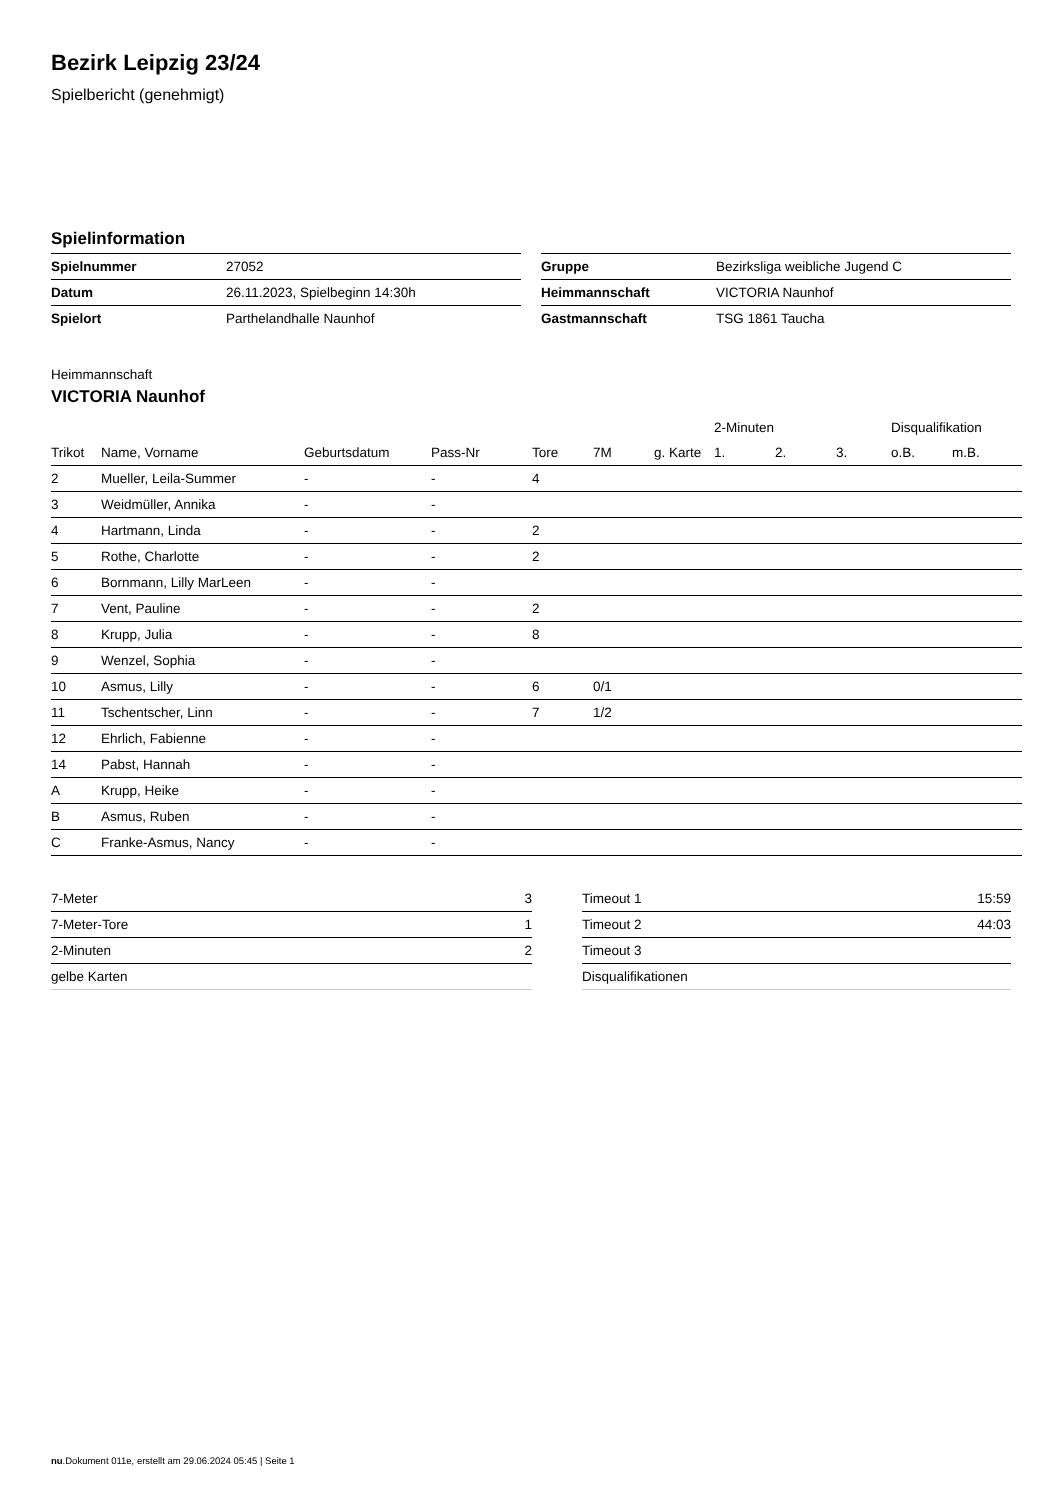Bezirk Leipzig 23/24
Spielbericht (genehmigt)
Spielinformation
| Spielnummer | 27052 |
| Datum | 26.11.2023, Spielbeginn 14:30h |
| Spielort | Parthelandhalle Naunhof |
| Gruppe | Bezirksliga weibliche Jugend C |
| Heimmannschaft | VICTORIA Naunhof |
| Gastmannschaft | TSG 1861 Taucha |
Heimmannschaft
VICTORIA Naunhof
| | | | | | | | 2-Minuten | | | Disqualifikation | |
| --- | --- | --- | --- | --- | --- | --- | --- | --- | --- | --- | --- |
| Trikot | Name, Vorname | Geburtsdatum | Pass-Nr | Tore | 7M | g. Karte | 1. | 2. | 3. | o.B. | m.B. |
| 2 | Mueller, Leila-Summer | - | - | 4 | | | | | | | |
| 3 | Weidmüller, Annika | - | - | | | | | | | | |
| 4 | Hartmann, Linda | - | - | 2 | | | | | | | |
| 5 | Rothe, Charlotte | - | - | 2 | | | | | | | |
| 6 | Bornmann, Lilly MarLeen | - | - | | | | | | | | |
| 7 | Vent, Pauline | - | - | 2 | | | | | | | |
| 8 | Krupp, Julia | - | - | 8 | | | | | | | |
| 9 | Wenzel, Sophia | - | - | | | | | | | | |
| 10 | Asmus, Lilly | - | - | 6 | 0/1 | | | | | | |
| 11 | Tschentscher, Linn | - | - | 7 | 1/2 | | | | | | |
| 12 | Ehrlich, Fabienne | - | - | | | | | | | | |
| 14 | Pabst, Hannah | - | - | | | | | | | | |
| A | Krupp, Heike | - | - | | | | | | | | |
| B | Asmus, Ruben | - | - | | | | | | | | |
| C | Franke-Asmus, Nancy | - | - | | | | | | | | |
| 7-Meter | 3 |
| 7-Meter-Tore | 1 |
| 2-Minuten | 2 |
| gelbe Karten | |
| Timeout 1 | 15:59 |
| Timeout 2 | 44:03 |
| Timeout 3 | |
| Disqualifikationen | |
nu.Dokument 011e, erstellt am 29.06.2024 05:45 | Seite 1